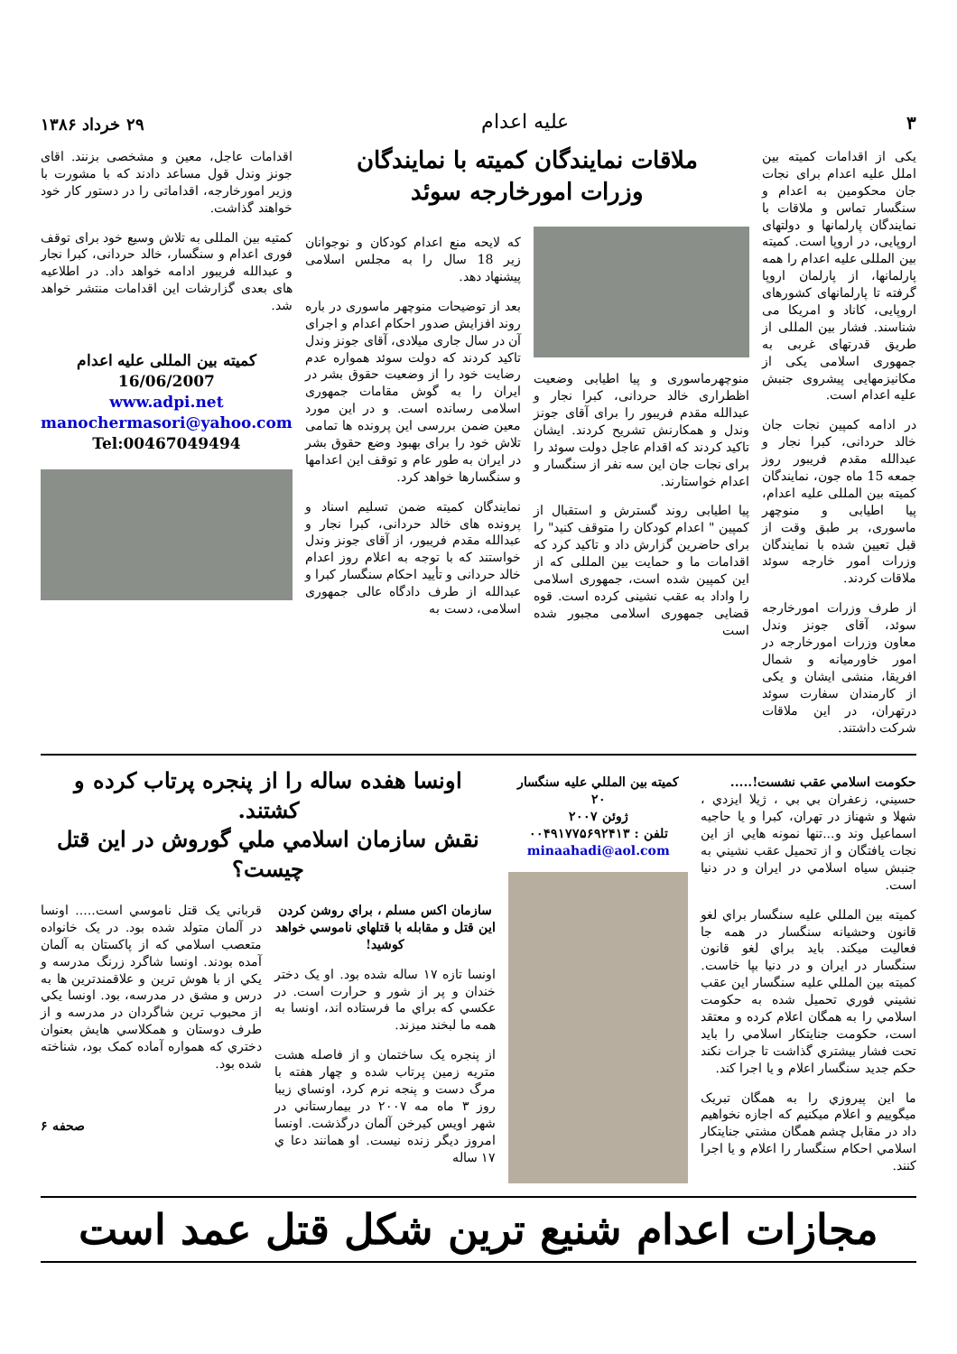۳
علیه اعدام
۲۹ خرداد ۱۳۸۶
یکی از اقدامات کمیته بین املل علیه اعدام برای نجات جان محکومین به اعدام و سنگسار تماس و ملاقات با نمایندگان پارلمانها و دولتهای اروپایی، در اروپا است. کمیته بین المللی علیه اعدام را همه پارلمانها، از پارلمان اروپا گرفته تا پارلمانهای کشورهای اروپایی، کاناد و امریکا می شناسند. فشار بین المللی از طریق قدرتهای غربی به جمهوری اسلامی یکی از مکانیزمهایی پیشروی جنبش علیه اعدام است.
در ادامه کمپین نجات جان خالد حردانی، کبرا نجار و عبدالله مقدم فریبور روز جمعه 15 ماه جون، نمایندگان کمیته بین المللی علیه اعدام، پیا اطیابی و منوچهر ماسوری، بر طبق وقت از قبل تعیین شده با نمایندگان وزرات امور خارجه سوئد ملاقات کردند.
از طرف وزرات امورخارجه سوئد، آقای جونز وندل معاون وزرات امورخارجه در امور خاورمیانه و شمال افریقا، منشی ایشان و یکی از کارمندان سفارت سوئد درتهران، در این ملاقات شرکت داشتند.
ملاقات نمایندگان کمیته با نمایندگان
وزرات امورخارجه سوئد
منوچهرماسوری و پیا اطیابی وضعیت اظطراری خالد حردانی، کبرا نجار و عبدالله مقدم فریبور را برای آقای جونز وندل و همکارنش تشریح کردند. ایشان تاکید کردند که اقدام عاجل دولت سوئد را برای نجات جان این سه نفر از سنگسار و اعدام خواستارند.
پیا اطیابی روند گسترش و استقبال از کمپین " اعدام کودکان را متوقف کنید" را برای حاضرین گزارش داد و تاکید کرد که اقدامات ما و حمایت بین المللی که از این کمپین شده است، جمهوری اسلامی را واداد به عقب نشینی کرده است. قوه قضایی جمهوری اسلامی مجبور شده است
که لایحه منع اعدام کودکان و نوجوانان زیر 18 سال را به مجلس اسلامی پیشنهاد دهد.
بعد از توضیحات منوچهر ماسوری در باره روند افزایش صدور احکام اعدام و اجرای آن در سال جاری میلادی، آقای جونز وندل تاکید کردند که دولت سوئد همواره عدم رضایت خود را از وضعیت حقوق بشر در ایران را به گوش مقامات جمهوری اسلامی رسانده است. و در این مورد معین ضمن بررسی این پرونده ها تمامی تلاش خود را برای بهبود وضع حقوق بشر در ایران به طور عام و توقف این اعدامها و سنگسارها خواهد کرد.
نمایندگان کمیته ضمن تسلیم اسناد و پرونده های خالد حردانی، کبرا نجار و عبدالله مقدم فریبور، از آقای جونز وندل خواستند که با توجه به اعلام روز اعدام خالد حردانی و تأیید احکام سنگسار کبرا و عبدالله از طرف دادگاه عالی جمهوری اسلامی، دست به
اقدامات عاجل، معین و مشخصی بزنند. اقای جونز وندل قول مساعد دادند که با مشورت با وزیر امورخارجه، اقداماتی را در دستور کار خود خواهند گذاشت.
کمتیه بین المللی به تلاش وسیع خود برای توقف فوری اعدام و سنگسار، خالد حردانی، کبرا نجار و عبدالله فریبور ادامه خواهد داد. در اطلاعیه های بعدی گزارشات این اقدامات منتشر خواهد شد.
کمیته بین المللی علیه اعدام
16/06/2007
www.adpi.net
manochermasori@yahoo.com
Tel:00467049494
حکومت اسلامي عقب نشست!.....
حسيني، زعفران بي بي ، ژيلا ايزدي ، شهلا و شهناز در تهران، کبرا و يا حاجيه اسماعيل وند و...تنها نمونه هايي از اين نجات يافتگان و از تحميل عقب نشيني به جنبش سياه اسلامي در ايران و در دنيا است.
کميته بين المللي عليه سنگسار براي لغو قانون وحشيانه سنگسار در همه جا فعاليت ميکند. بايد براي لغو قانون سنگسار در ايران و در دنيا بپا خاست. کميته بين المللي عليه سنگسار اين عقب نشيني فوري تحميل شده به حکومت اسلامي را به همگان اعلام کرده و معتقد است، حکومت جنايتکار اسلامي را بايد تحت فشار بيشتري گذاشت تا جرات نکند حکم جديد سنگسار اعلام و يا اجرا کند.
ما اين پيروزي را به همگان تبريک ميگوييم و اعلام ميکنيم که اجازه نخواهيم داد در مقابل چشم همگان مشتي جنايتکار اسلامي احکام سنگسار را اعلام و يا اجرا کنند.
کميته بين المللي عليه سنگسار
۲۰
ژوئن ۲۰۰۷
تلفن : ۰۰۴۹۱۷۷۵۶۹۲۴۱۳
minaahadi@aol.com
اونسا هفده ساله را از پنجره پرتاب کرده و کشتند.
نقش سازمان اسلامي ملي گوروش در اين قتل چيست؟
سازمان اکس مسلم ، براي روشن کردن اين قتل و مقابله با قتلهاي ناموسي خواهد کوشيد!
اونسا تازه ۱۷ ساله شده بود. او يک دختر خندان و پر از شور و حرارت است. در عکسي که براي ما فرستاده اند، اونسا به همه ما لبخند ميزند.
از پنجره يک ساختمان و از فاصله هشت متريه زمين پرتاب شده و چهار هفته با مرگ دست و پنجه نرم کرد، اونساي زيبا روز ۳ ماه مه ۲۰۰۷ در بيمارستاني در شهر اويس کيرخن آلمان درگذشت. اونسا امروز ديگر زنده نيست. او همانند دعا ي ۱۷ ساله
قرباني يک قتل ناموسي است..... اونسا در آلمان متولد شده بود. در يک خانواده متعصب اسلامي که از پاکستان به آلمان آمده بودند. اونسا شاگرد زرنگ مدرسه و يکي از با هوش ترين و علاقمندترين ها به درس و مشق در مدرسه، بود. اونسا يکي از محبوب ترين شاگردان در مدرسه و از طرف دوستان و همکلاسي هايش بعنوان دختري که همواره آماده کمک بود، شناخته شده بود.
صحفه ۶
مجازات اعدام شنيع ترين شکل قتل عمد است